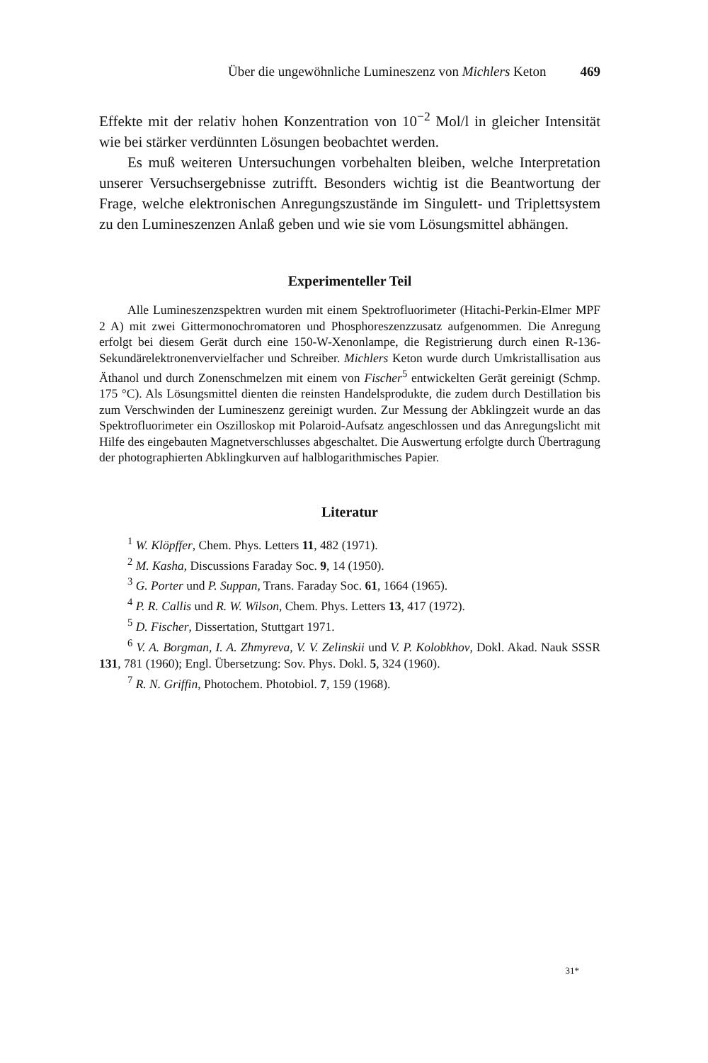Über die ungewöhnliche Lumineszenz von Michlers Keton 469
Effekte mit der relativ hohen Konzentration von 10<sup>−2</sup> Mol/l in gleicher Intensität wie bei stärker verdünnten Lösungen beobachtet werden.
Es muß weiteren Untersuchungen vorbehalten bleiben, welche Interpretation unserer Versuchsergebnisse zutrifft. Besonders wichtig ist die Beantwortung der Frage, welche elektronischen Anregungszustände im Singulett- und Triplettsystem zu den Lumineszenzen Anlaß geben und wie sie vom Lösungsmittel abhängen.
Experimenteller Teil
Alle Lumineszenzspektren wurden mit einem Spektrofluorimeter (Hitachi-Perkin-Elmer MPF 2 A) mit zwei Gittermonochromatoren und Phosphoreszenzzusatz aufgenommen. Die Anregung erfolgt bei diesem Gerät durch eine 150-W-Xenonlampe, die Registrierung durch einen R-136-Sekundärelektronenvervielfacher und Schreiber. Michlers Keton wurde durch Umkristallisation aus Äthanol und durch Zonenschmelzen mit einem von Fischer<sup>5</sup> entwickelten Gerät gereinigt (Schmp. 175 °C). Als Lösungsmittel dienten die reinsten Handelsprodukte, die zudem durch Destillation bis zum Verschwinden der Lumineszenz gereinigt wurden. Zur Messung der Abklingzeit wurde an das Spektrofluorimeter ein Oszilloskop mit Polaroid-Aufsatz angeschlossen und das Anregungslicht mit Hilfe des eingebauten Magnetverschlusses abgeschaltet. Die Auswertung erfolgte durch Übertragung der photographierten Abklingkurven auf halblogarithmisches Papier.
Literatur
<sup>1</sup> W. Klöpffer, Chem. Phys. Letters 11, 482 (1971).
<sup>2</sup> M. Kasha, Discussions Faraday Soc. 9, 14 (1950).
<sup>3</sup> G. Porter und P. Suppan, Trans. Faraday Soc. 61, 1664 (1965).
<sup>4</sup> P. R. Callis und R. W. Wilson, Chem. Phys. Letters 13, 417 (1972).
<sup>5</sup> D. Fischer, Dissertation, Stuttgart 1971.
<sup>6</sup> V. A. Borgman, I. A. Zhmyreva, V. V. Zelinskii und V. P. Kolobkhov, Dokl. Akad. Nauk SSSR 131, 781 (1960); Engl. Übersetzung: Sov. Phys. Dokl. 5, 324 (1960).
<sup>7</sup> R. N. Griffin, Photochem. Photobiol. 7, 159 (1968).
31*